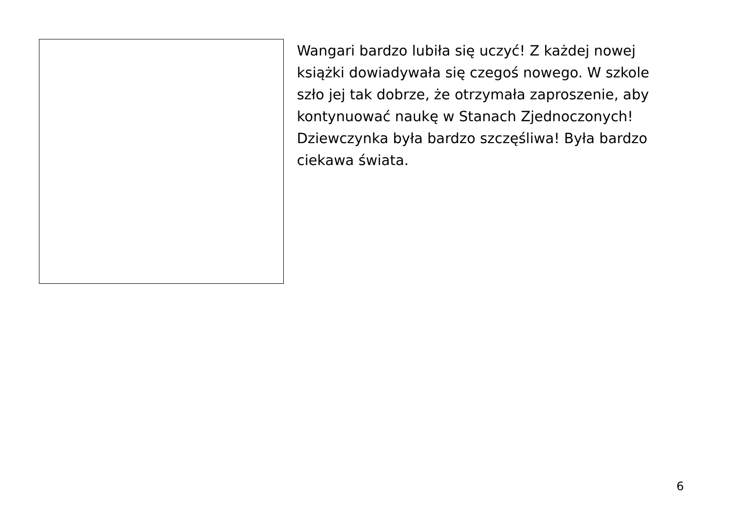Wangari bardzo lubiła się uczyć! Z każdej nowej książki dowiadywała się czegoś nowego. W szkole szło jej tak dobrze, że otrzymała zaproszenie, aby kontynuować naukę w Stanach Zjednoczonych! Dziewczynka była bardzo szczęśliwa! Była bardzo ciekawa świata.
6